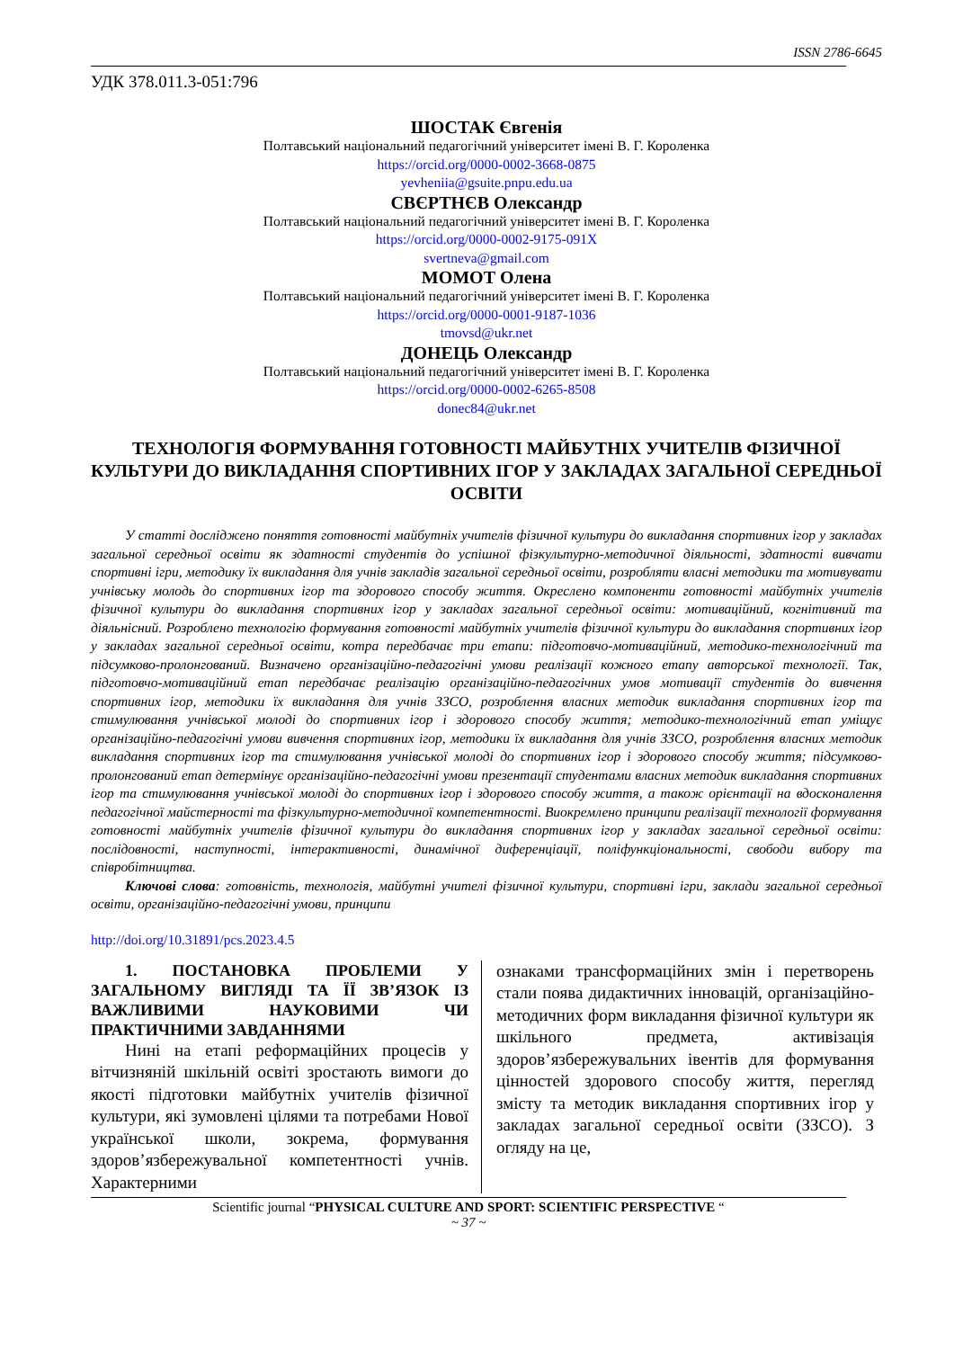ISSN 2786-6645
УДК 378.011.3-051:796
ШОСТАК Євгенія
Полтавський національний педагогічний університет імені В. Г. Короленка
https://orcid.org/0000-0002-3668-0875
yevheniia@gsuite.pnpu.edu.ua
СВЄРТНЄВ Олександр
Полтавський національний педагогічний університет імені В. Г. Короленка
https://orcid.org/0000-0002-9175-091X
svertneva@gmail.com
МОМОТ Олена
Полтавський національний педагогічний університет імені В. Г. Короленка
https://orcid.org/0000-0001-9187-1036
tmovsd@ukr.net
ДОНЕЦЬ Олександр
Полтавський національний педагогічний університет імені В. Г. Короленка
https://orcid.org/0000-0002-6265-8508
donec84@ukr.net
ТЕХНОЛОГІЯ ФОРМУВАННЯ ГОТОВНОСТІ МАЙБУТНІХ УЧИТЕЛІВ ФІЗИЧНОЇ КУЛЬТУРИ ДО ВИКЛАДАННЯ СПОРТИВНИХ ІГОР У ЗАКЛАДАХ ЗАГАЛЬНОЇ СЕРЕДНЬОЇ ОСВІТИ
У статті досліджено поняття готовності майбутніх учителів фізичної культури до викладання спортивних ігор у закладах загальної середньої освіти як здатності студентів до успішної фізкультурно-методичної діяльності, здатності вивчати спортивні ігри, методику їх викладання для учнів закладів загальної середньої освіти, розробляти власні методики та мотивувати учнівську молодь до спортивних ігор та здорового способу життя. Окреслено компоненти готовності майбутніх учителів фізичної культури до викладання спортивних ігор у закладах загальної середньої освіти: мотиваційний, когнітивний та діяльнісний. Розроблено технологію формування готовності майбутніх учителів фізичної культури до викладання спортивних ігор у закладах загальної середньої освіти, котра передбачає три етапи: підготовчо-мотиваційний, методико-технологічний та підсумково-пролонгований. Визначено організаційно-педагогічні умови реалізації кожного етапу авторської технології. Так, підготовчо-мотиваційний етап передбачає реалізацію організаційно-педагогічних умов мотивації студентів до вивчення спортивних ігор, методики їх викладання для учнів ЗЗСО, розроблення власних методик викладання спортивних ігор та стимулювання учнівської молоді до спортивних ігор і здорового способу життя; методико-технологічний етап уміщує організаційно-педагогічні умови вивчення спортивних ігор, методики їх викладання для учнів ЗЗСО, розроблення власних методик викладання спортивних ігор та стимулювання учнівської молоді до спортивних ігор і здорового способу життя; підсумково-пролонгований етап детермінує організаційно-педагогічні умови презентації студентами власних методик викладання спортивних ігор та стимулювання учнівської молоді до спортивних ігор і здорового способу життя, а також орієнтації на вдосконалення педагогічної майстерності та фізкультурно-методичної компетентності. Виокремлено принципи реалізації технології формування готовності майбутніх учителів фізичної культури до викладання спортивних ігор у закладах загальної середньої освіти: послідовності, наступності, інтерактивності, динамічної диференціації, поліфункціональності, свободи вибору та співробітництва.
Ключові слова: готовність, технологія, майбутні учителі фізичної культури, спортивні ігри, заклади загальної середньої освіти, організаційно-педагогічні умови, принципи
http://doi.org/10.31891/pcs.2023.4.5
1. ПОСТАНОВКА ПРОБЛЕМИ У ЗАГАЛЬНОМУ ВИГЛЯДІ ТА ЇЇ ЗВ’ЯЗОК ІЗ ВАЖЛИВИМИ НАУКОВИМИ ЧИ ПРАКТИЧНИМИ ЗАВДАННЯМИ
Нині на етапі реформаційних процесів у вітчизняній шкільній освіті зростають вимоги до якості підготовки майбутніх учителів фізичної культури, які зумовлені цілями та потребами Нової української школи, зокрема, формування здоров’язбережувальної компетентності учнів. Характерними
ознаками трансформаційних змін і перетворень стали поява дидактичних інновацій, організаційно-методичних форм викладання фізичної культури як шкільного предмета, активізація здоров’язбережувальних івентів для формування цінностей здорового способу життя, перегляд змісту та методик викладання спортивних ігор у закладах загальної середньої освіти (ЗЗСО). З огляду на це,
Scientific journal “PHYSICAL CULTURE AND SPORT: SCIENTIFIC PERSPECTIVE “
~ 37 ~